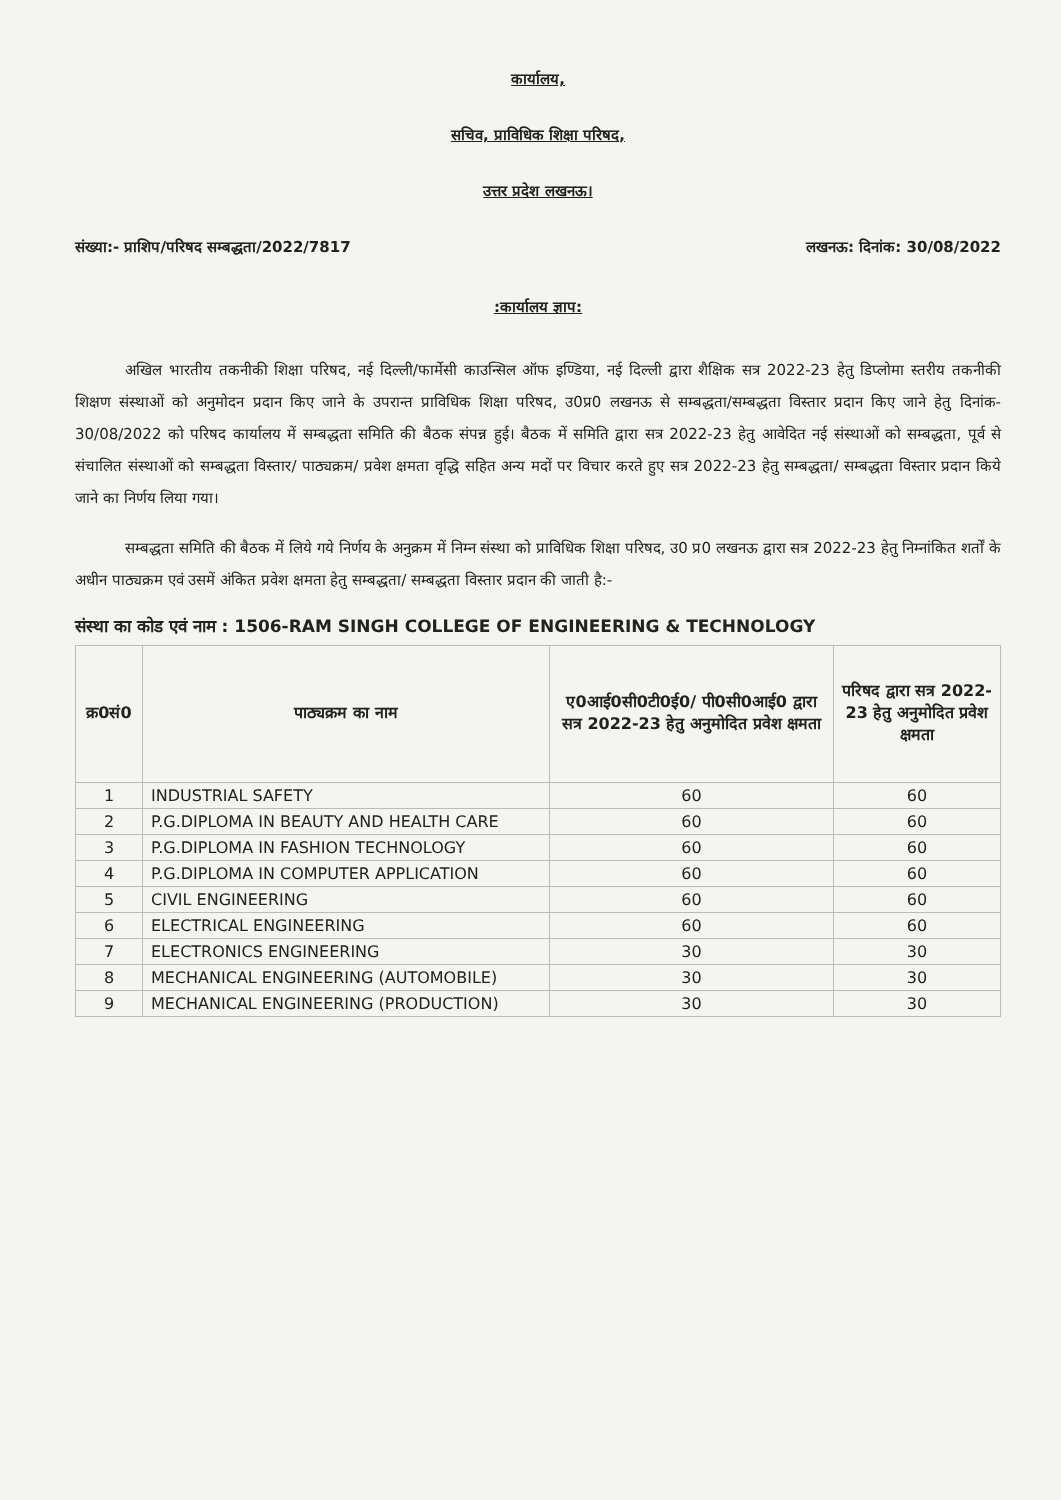कार्यालय,
सचिव, प्राविधिक शिक्षा परिषद,
उत्तर प्रदेश लखनऊ।
संख्या:- प्राशिप/परिषद सम्बद्धता/2022/7817 लखनऊ: दिनांक: 30/08/2022
:कार्यालय ज्ञाप:
अखिल भारतीय तकनीकी शिक्षा परिषद, नई दिल्ली/फार्मेसी काउन्सिल ऑफ इण्डिया, नई दिल्ली द्वारा शैक्षिक सत्र 2022-23 हेतु डिप्लोमा स्तरीय तकनीकी शिक्षण संस्थाओं को अनुमोदन प्रदान किए जाने के उपरान्त प्राविधिक शिक्षा परिषद, उ0प्र0 लखनऊ से सम्बद्धता/सम्बद्धता विस्तार प्रदान किए जाने हेतु दिनांक- 30/08/2022 को परिषद कार्यालय में सम्बद्धता समिति की बैठक संपन्न हुई। बैठक में समिति द्वारा सत्र 2022-23 हेतु आवेदित नई संस्थाओं को सम्बद्धता, पूर्व से संचालित संस्थाओं को सम्बद्धता विस्तार/ पाठ्यक्रम/ प्रवेश क्षमता वृद्धि सहित अन्य मदों पर विचार करते हुए सत्र 2022-23 हेतु सम्बद्धता/ सम्बद्धता विस्तार प्रदान किये जाने का निर्णय लिया गया।
सम्बद्धता समिति की बैठक में लिये गये निर्णय के अनुक्रम में निम्न संस्था को प्राविधिक शिक्षा परिषद, उ0 प्र0 लखनऊ द्वारा सत्र 2022-23 हेतु निम्नांकित शर्तों के अधीन पाठ्यक्रम एवं उसमें अंकित प्रवेश क्षमता हेतु सम्बद्धता/ सम्बद्धता विस्तार प्रदान की जाती है:-
संस्था का कोड एवं नाम : 1506-RAM SINGH COLLEGE OF ENGINEERING & TECHNOLOGY
| क्र0सं0 | पाठ्यक्रम का नाम | ए0आई0सी0टी0ई0/ पी0सी0आई0 द्वारा सत्र 2022-23 हेतु अनुमोदित प्रवेश क्षमता | परिषद द्वारा सत्र 2022-23 हेतु अनुमोदित प्रवेश क्षमता |
| --- | --- | --- | --- |
| 1 | INDUSTRIAL SAFETY | 60 | 60 |
| 2 | P.G.DIPLOMA IN BEAUTY AND HEALTH CARE | 60 | 60 |
| 3 | P.G.DIPLOMA IN FASHION TECHNOLOGY | 60 | 60 |
| 4 | P.G.DIPLOMA IN COMPUTER APPLICATION | 60 | 60 |
| 5 | CIVIL ENGINEERING | 60 | 60 |
| 6 | ELECTRICAL ENGINEERING | 60 | 60 |
| 7 | ELECTRONICS ENGINEERING | 30 | 30 |
| 8 | MECHANICAL ENGINEERING (AUTOMOBILE) | 30 | 30 |
| 9 | MECHANICAL ENGINEERING (PRODUCTION) | 30 | 30 |